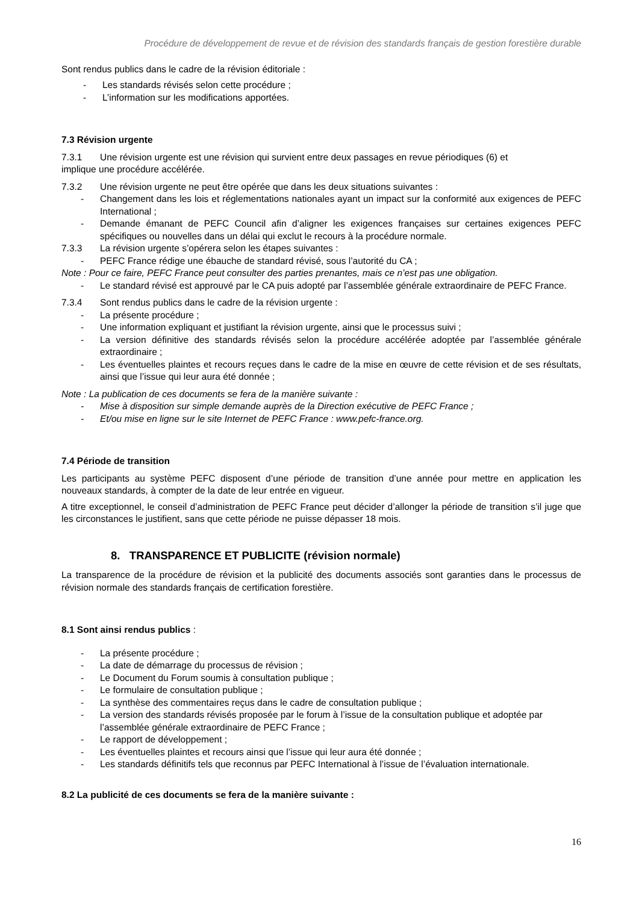Procédure de développement de revue et de révision des standards français de gestion forestière durable
Sont rendus publics dans le cadre de la révision éditoriale :
- Les standards révisés selon cette procédure ;
- L’information sur les modifications apportées.
7.3 Révision urgente
7.3.1 Une révision urgente est une révision qui survient entre deux passages en revue périodiques (6) et
implique une procédure accélérée.
7.3.2 Une révision urgente ne peut être opérée que dans les deux situations suivantes :
- Changement dans les lois et réglementations nationales ayant un impact sur la conformité aux exigences de PEFC International ;
- Demande émanant de PEFC Council afin d’aligner les exigences françaises sur certaines exigences PEFC spécifiques ou nouvelles dans un délai qui exclut le recours à la procédure normale.
7.3.3 La révision urgente s’opérera selon les étapes suivantes :
- PEFC France rédige une ébauche de standard révisé, sous l’autorité du CA ;
Note : Pour ce faire, PEFC France peut consulter des parties prenantes, mais ce n’est pas une obligation.
- Le standard révisé est approuvé par le CA puis adopté par l’assemblée générale extraordinaire de PEFC France.
7.3.4 Sont rendus publics dans le cadre de la révision urgente :
- La présente procédure ;
- Une information expliquant et justifiant la révision urgente, ainsi que le processus suivi ;
- La version définitive des standards révisés selon la procédure accélérée adoptée par l’assemblée générale extraordinaire ;
- Les éventuelles plaintes et recours reçues dans le cadre de la mise en œuvre de cette révision et de ses résultats, ainsi que l’issue qui leur aura été donnée ;
Note : La publication de ces documents se fera de la manière suivante :
- Mise à disposition sur simple demande auprès de la Direction exécutive de PEFC France ;
- Et/ou mise en ligne sur le site Internet de PEFC France : www.pefc-france.org.
7.4 Période de transition
Les participants au système PEFC disposent d’une période de transition d’une année pour mettre en application les nouveaux standards, à compter de la date de leur entrée en vigueur.
A titre exceptionnel, le conseil d’administration de PEFC France peut décider d’allonger la période de transition s’il juge que les circonstances le justifient, sans que cette période ne puisse dépasser 18 mois.
8. TRANSPARENCE ET PUBLICITE (révision normale)
La transparence de la procédure de révision et la publicité des documents associés sont garanties dans le processus de révision normale des standards français de certification forestière.
8.1 Sont ainsi rendus publics :
- La présente procédure ;
- La date de démarrage du processus de révision ;
- Le Document du Forum soumis à consultation publique ;
- Le formulaire de consultation publique ;
- La synthèse des commentaires reçus dans le cadre de consultation publique ;
- La version des standards révisés proposée par le forum à l’issue de la consultation publique et adoptée par l’assemblée générale extraordinaire de PEFC France ;
- Le rapport de développement ;
- Les éventuelles plaintes et recours ainsi que l’issue qui leur aura été donnée ;
- Les standards définitifs tels que reconnus par PEFC International à l’issue de l’évaluation internationale.
8.2 La publicité de ces documents se fera de la manière suivante :
16